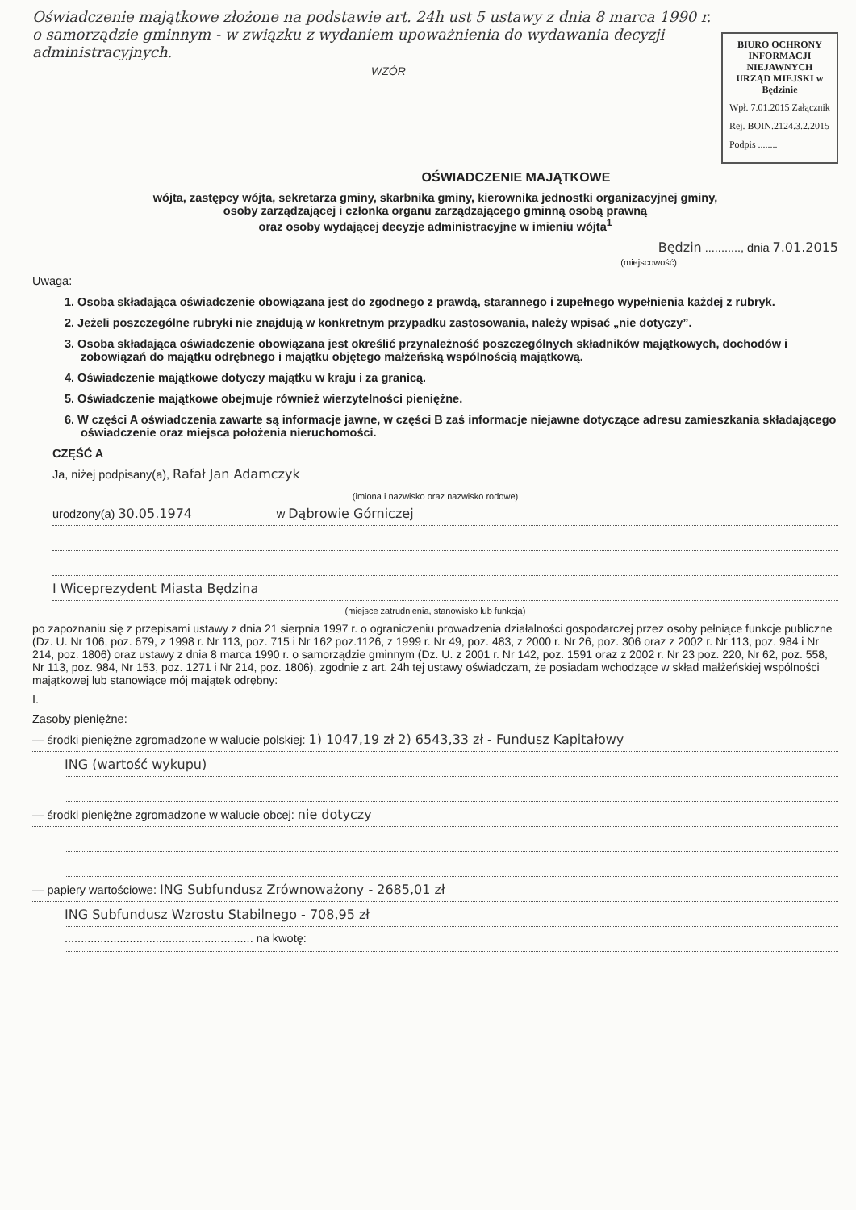Oświadczenie majątkowe złożone na podstawie art. 24h ust 5 ustawy z dnia 8 marca 1990 r. o samorządzie gminnym - w związku z wydaniem upoważnienia do wydawania decyzji administracyjnych.
WZÓR
BIURO OCHRONY
INFORMACJI NIEJAWNYCH
URZĄD MIEJSKI w Będzinie
Wpł. 7.01.2015 Załącznik
Rej. BOIN.2124.3.2.2015
Podpis ........
OŚWIADCZENIE MAJĄTKOWE
wójta, zastępcy wójta, sekretarza gminy, skarbnika gminy, kierownika jednostki organizacyjnej gminy,
osoby zarządzającej i członka organu zarządzającego gminną osobą prawną
oraz osoby wydającej decyzje administracyjne w imieniu wójta<sup>1</sup>
Będzin ..........., dnia 7.01.2015
(miejscowość)
Uwaga:
1. Osoba składająca oświadczenie obowiązana jest do zgodnego z prawdą, starannego i zupełnego wypełnienia każdej z rubryk.
2. Jeżeli poszczególne rubryki nie znajdują w konkretnym przypadku zastosowania, należy wpisać „nie dotyczy”.
3. Osoba składająca oświadczenie obowiązana jest określić przynależność poszczególnych składników majątkowych, dochodów i zobowiązań do majątku odrębnego i majątku objętego małżeńską wspólnością majątkową.
4. Oświadczenie majątkowe dotyczy majątku w kraju i za granicą.
5. Oświadczenie majątkowe obejmuje również wierzytelności pieniężne.
6. W części A oświadczenia zawarte są informacje jawne, w części B zaś informacje niejawne dotyczące adresu zamieszkania składającego oświadczenie oraz miejsca położenia nieruchomości.
CZĘŚĆ A
Ja, niżej podpisany(a), Rafał Jan Adamczyk
(imiona i nazwisko oraz nazwisko rodowe)
urodzony(a) 30.05.1974 w Dąbrowie Górniczej
I Wiceprezydent Miasta Będzina
(miejsce zatrudnienia, stanowisko lub funkcja)
po zapoznaniu się z przepisami ustawy z dnia 21 sierpnia 1997 r. o ograniczeniu prowadzenia działalności gospodarczej przez osoby pełniące funkcje publiczne (Dz. U. Nr 106, poz. 679, z 1998 r. Nr 113, poz. 715 i Nr 162 poz.1126, z 1999 r. Nr 49, poz. 483, z 2000 r. Nr 26, poz. 306 oraz z 2002 r. Nr 113, poz. 984 i Nr 214, poz. 1806) oraz ustawy z dnia 8 marca 1990 r. o samorządzie gminnym (Dz. U. z 2001 r. Nr 142, poz. 1591 oraz z 2002 r. Nr 23 poz. 220, Nr 62, poz. 558, Nr 113, poz. 984, Nr 153, poz. 1271 i Nr 214, poz. 1806), zgodnie z art. 24h tej ustawy oświadczam, że posiadam wchodzące w skład małżeńskiej wspólności majątkowej lub stanowiące mój majątek odrębny:
I.
Zasoby pieniężne:
— środki pieniężne zgromadzone w walucie polskiej: 1) 1047,19 zł 2) 6543,33 zł - Fundusz Kapitałowy
ING (wartość wykupu)
— środki pieniężne zgromadzone w walucie obcej: nie dotyczy
— papiery wartościowe: ING Subfundusz Zrównoważony - 2685,01 zł
ING Subfundusz Wzrostu Stabilnego - 708,95 zł
.......................................................... na kwotę: